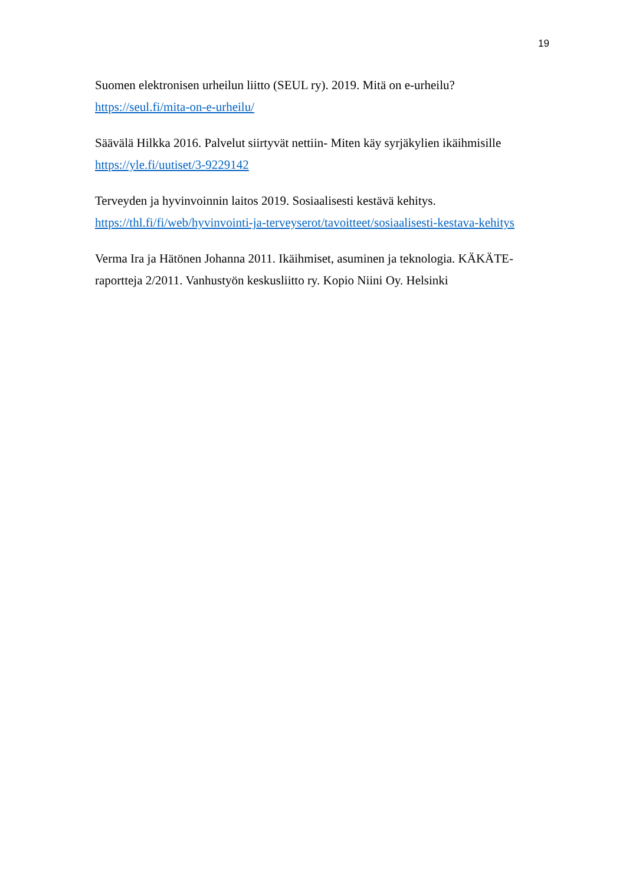19
Suomen elektronisen urheilun liitto (SEUL ry). 2019. Mitä on e-urheilu?
https://seul.fi/mita-on-e-urheilu/
Säävälä Hilkka 2016. Palvelut siirtyvät nettiin- Miten käy syrjäkylien ikäihmisille
https://yle.fi/uutiset/3-9229142
Terveyden ja hyvinvoinnin laitos 2019. Sosiaalisesti kestävä kehitys.
https://thl.fi/fi/web/hyvinvointi-ja-terveyserot/tavoitteet/sosiaalisesti-kestava-kehitys
Verma Ira ja Hätönen Johanna 2011. Ikäihmiset, asuminen ja teknologia. KÄKÄTE-raportteja 2/2011. Vanhustyön keskusliitto ry. Kopio Niini Oy. Helsinki